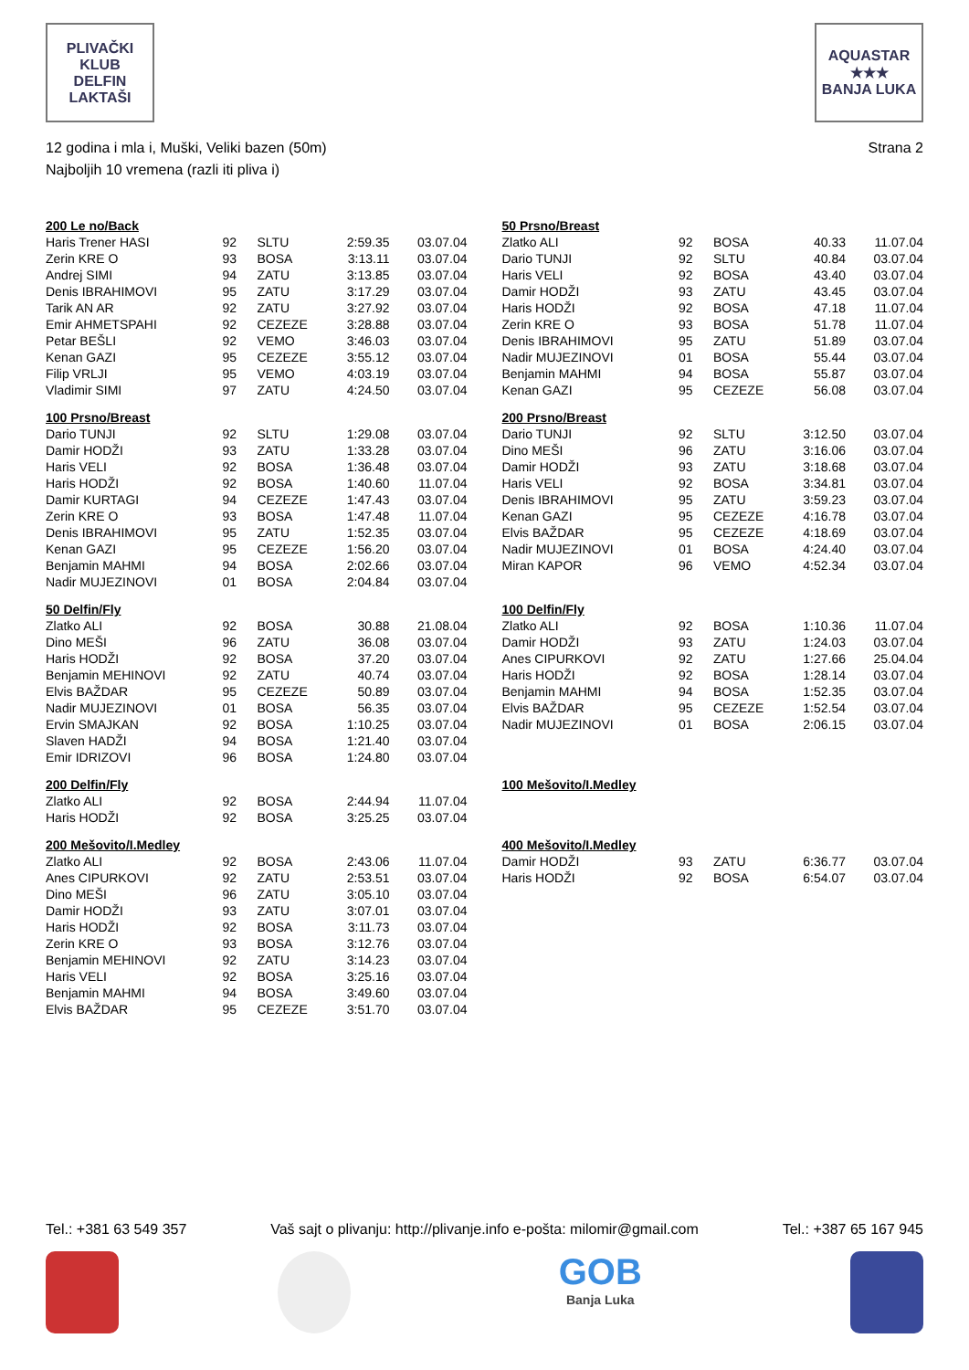PLIVAČKI KLUB
DELFIN
LAKTAŠI
AQUASTAR
★★★
BANJA LUKA
12 godina i mla i, Muški, Veliki bazen (50m)
Najboljih 10 vremena (razli iti pliva i)
Strana 2
| 200 Le no/Back | | | | |
| Haris Trener HASI | 92 | SLTU | 2:59.35 | 03.07.04 |
| Zerin KRE O | 93 | BOSA | 3:13.11 | 03.07.04 |
| Andrej SIMI | 94 | ZATU | 3:13.85 | 03.07.04 |
| Denis IBRAHIMOVI | 95 | ZATU | 3:17.29 | 03.07.04 |
| Tarik AN AR | 92 | ZATU | 3:27.92 | 03.07.04 |
| Emir AHMETSPAHI | 92 | CEZEZE | 3:28.88 | 03.07.04 |
| Petar BEŠLI | 92 | VEMO | 3:46.03 | 03.07.04 |
| Kenan GAZI | 95 | CEZEZE | 3:55.12 | 03.07.04 |
| Filip VRLJI | 95 | VEMO | 4:03.19 | 03.07.04 |
| Vladimir SIMI | 97 | ZATU | 4:24.50 | 03.07.04 |
| 100 Prsno/Breast | | | | |
| Dario TUNJI | 92 | SLTU | 1:29.08 | 03.07.04 |
| Damir HODŽI | 93 | ZATU | 1:33.28 | 03.07.04 |
| Haris VELI | 92 | BOSA | 1:36.48 | 03.07.04 |
| Haris HODŽI | 92 | BOSA | 1:40.60 | 11.07.04 |
| Damir KURTAGI | 94 | CEZEZE | 1:47.43 | 03.07.04 |
| Zerin KRE O | 93 | BOSA | 1:47.48 | 11.07.04 |
| Denis IBRAHIMOVI | 95 | ZATU | 1:52.35 | 03.07.04 |
| Kenan GAZI | 95 | CEZEZE | 1:56.20 | 03.07.04 |
| Benjamin MAHMI | 94 | BOSA | 2:02.66 | 03.07.04 |
| Nadir MUJEZINOVI | 01 | BOSA | 2:04.84 | 03.07.04 |
| 50 Delfin/Fly | | | | |
| Zlatko ALI | 92 | BOSA | 30.88 | 21.08.04 |
| Dino MEŠI | 96 | ZATU | 36.08 | 03.07.04 |
| Haris HODŽI | 92 | BOSA | 37.20 | 03.07.04 |
| Benjamin MEHINOVI | 92 | ZATU | 40.74 | 03.07.04 |
| Elvis BAŽDAR | 95 | CEZEZE | 50.89 | 03.07.04 |
| Nadir MUJEZINOVI | 01 | BOSA | 56.35 | 03.07.04 |
| Ervin SMAJKAN | 92 | BOSA | 1:10.25 | 03.07.04 |
| Slaven HADŽI | 94 | BOSA | 1:21.40 | 03.07.04 |
| Emir IDRIZOVI | 96 | BOSA | 1:24.80 | 03.07.04 |
| 200 Delfin/Fly | | | | |
| Zlatko ALI | 92 | BOSA | 2:44.94 | 11.07.04 |
| Haris HODŽI | 92 | BOSA | 3:25.25 | 03.07.04 |
| 200 Mešovito/I.Medley | | | | |
| Zlatko ALI | 92 | BOSA | 2:43.06 | 11.07.04 |
| Anes CIPURKOVI | 92 | ZATU | 2:53.51 | 03.07.04 |
| Dino MEŠI | 96 | ZATU | 3:05.10 | 03.07.04 |
| Damir HODŽI | 93 | ZATU | 3:07.01 | 03.07.04 |
| Haris HODŽI | 92 | BOSA | 3:11.73 | 03.07.04 |
| Zerin KRE O | 93 | BOSA | 3:12.76 | 03.07.04 |
| Benjamin MEHINOVI | 92 | ZATU | 3:14.23 | 03.07.04 |
| Haris VELI | 92 | BOSA | 3:25.16 | 03.07.04 |
| Benjamin MAHMI | 94 | BOSA | 3:49.60 | 03.07.04 |
| Elvis BAŽDAR | 95 | CEZEZE | 3:51.70 | 03.07.04 |
| 50 Prsno/Breast | | | | |
| Zlatko ALI | 92 | BOSA | 40.33 | 11.07.04 |
| Dario TUNJI | 92 | SLTU | 40.84 | 03.07.04 |
| Haris VELI | 92 | BOSA | 43.40 | 03.07.04 |
| Damir HODŽI | 93 | ZATU | 43.45 | 03.07.04 |
| Haris HODŽI | 92 | BOSA | 47.18 | 11.07.04 |
| Zerin KRE O | 93 | BOSA | 51.78 | 11.07.04 |
| Denis IBRAHIMOVI | 95 | ZATU | 51.89 | 03.07.04 |
| Nadir MUJEZINOVI | 01 | BOSA | 55.44 | 03.07.04 |
| Benjamin MAHMI | 94 | BOSA | 55.87 | 03.07.04 |
| Kenan GAZI | 95 | CEZEZE | 56.08 | 03.07.04 |
| 200 Prsno/Breast | | | | |
| Dario TUNJI | 92 | SLTU | 3:12.50 | 03.07.04 |
| Dino MEŠI | 96 | ZATU | 3:16.06 | 03.07.04 |
| Damir HODŽI | 93 | ZATU | 3:18.68 | 03.07.04 |
| Haris VELI | 92 | BOSA | 3:34.81 | 03.07.04 |
| Denis IBRAHIMOVI | 95 | ZATU | 3:59.23 | 03.07.04 |
| Kenan GAZI | 95 | CEZEZE | 4:16.78 | 03.07.04 |
| Elvis BAŽDAR | 95 | CEZEZE | 4:18.69 | 03.07.04 |
| Nadir MUJEZINOVI | 01 | BOSA | 4:24.40 | 03.07.04 |
| Miran KAPOR | 96 | VEMO | 4:52.34 | 03.07.04 |
| 100 Delfin/Fly | | | | |
| Zlatko ALI | 92 | BOSA | 1:10.36 | 11.07.04 |
| Damir HODŽI | 93 | ZATU | 1:24.03 | 03.07.04 |
| Anes CIPURKOVI | 92 | ZATU | 1:27.66 | 25.04.04 |
| Haris HODŽI | 92 | BOSA | 1:28.14 | 03.07.04 |
| Benjamin MAHMI | 94 | BOSA | 1:52.35 | 03.07.04 |
| Elvis BAŽDAR | 95 | CEZEZE | 1:52.54 | 03.07.04 |
| Nadir MUJEZINOVI | 01 | BOSA | 2:06.15 | 03.07.04 |
| 100 Mešovito/I.Medley |
| 400 Mešovito/I.Medley | | | | |
| Damir HODŽI | 93 | ZATU | 6:36.77 | 03.07.04 |
| Haris HODŽI | 92 | BOSA | 6:54.07 | 03.07.04 |
Tel.: +381 63 549 357 Vaš sajt o plivanju: http://plivanje.info e-pošta: milomir@gmail.com Tel.: +387 65 167 945
GOB
Banja Luka